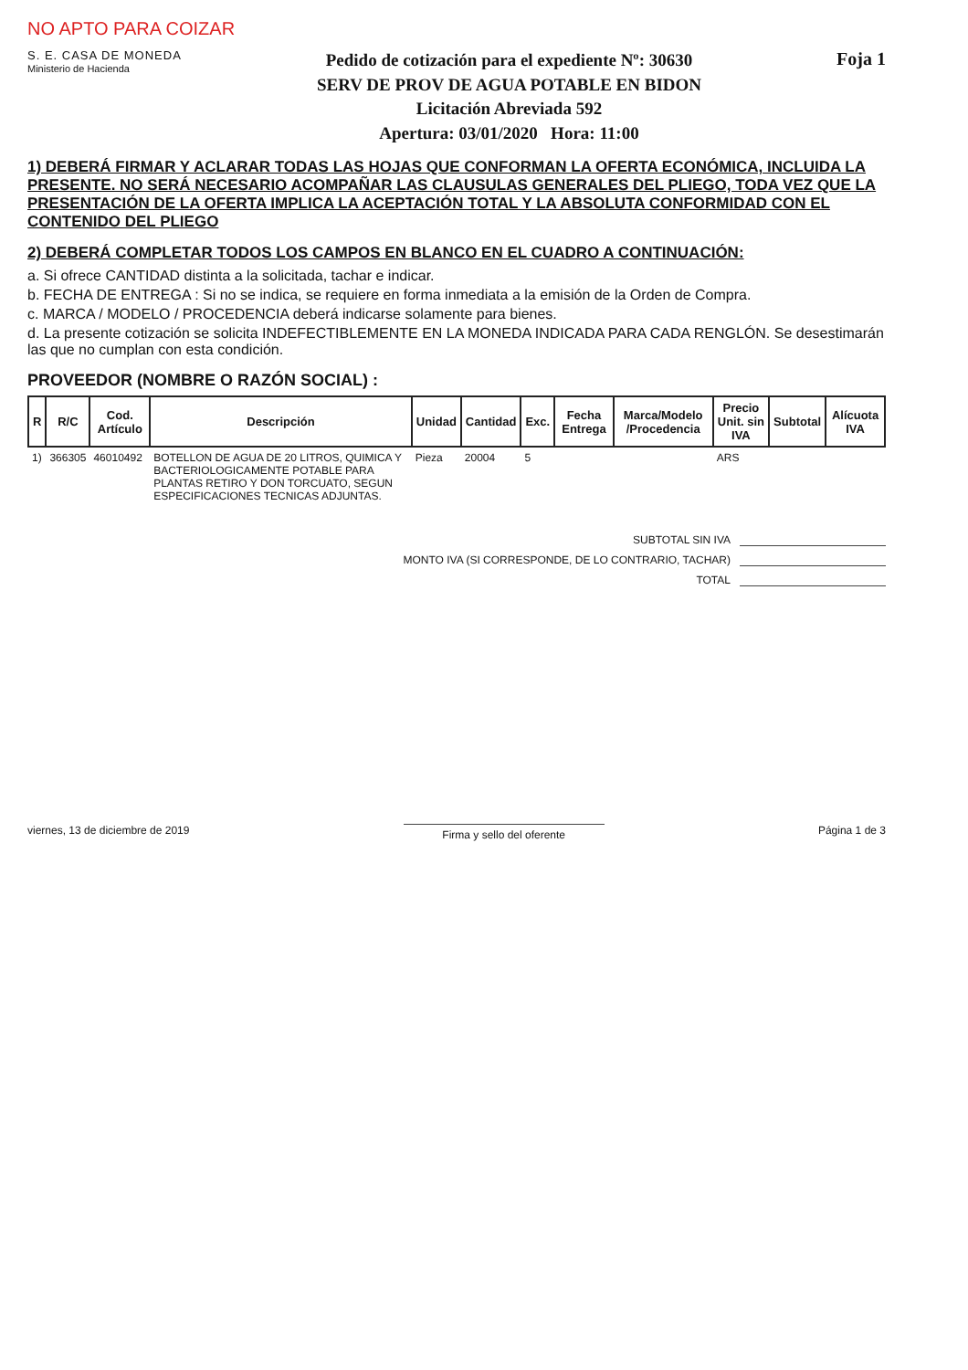NO APTO PARA COIZAR
S. E. CASA DE MONEDA
Ministerio de Hacienda
Pedido de cotización para el expediente Nº: 30630
SERV DE PROV DE AGUA POTABLE EN BIDON
Licitación Abreviada 592
Apertura: 03/01/2020 Hora: 11:00
Foja 1
1) DEBERÁ FIRMAR Y ACLARAR TODAS LAS HOJAS QUE CONFORMAN LA OFERTA ECONÓMICA, INCLUIDA LA PRESENTE. NO SERÁ NECESARIO ACOMPAÑAR LAS CLAUSULAS GENERALES DEL PLIEGO, TODA VEZ QUE LA PRESENTACIÓN DE LA OFERTA IMPLICA LA ACEPTACIÓN TOTAL Y LA ABSOLUTA CONFORMIDAD CON EL CONTENIDO DEL PLIEGO
2) DEBERÁ COMPLETAR TODOS LOS CAMPOS EN BLANCO EN EL CUADRO A CONTINUACIÓN:
a. Si ofrece CANTIDAD distinta a la solicitada, tachar e indicar.
b. FECHA DE ENTREGA : Si no se indica, se requiere en forma inmediata a la emisión de la Orden de Compra.
c. MARCA / MODELO / PROCEDENCIA deberá indicarse solamente para bienes.
d. La presente cotización se solicita INDEFECTIBLEMENTE EN LA MONEDA INDICADA PARA CADA RENGLÓN. Se desestimarán las que no cumplan con esta condición.
PROVEEDOR (NOMBRE O RAZÓN SOCIAL) :
| R | R/C | Cod. Artículo | Descripción | Unidad | Cantidad | Exc. | Fecha Entrega | Marca/Modelo /Procedencia | Precio Unit. sin IVA | Subtotal | Alícuota IVA |
| --- | --- | --- | --- | --- | --- | --- | --- | --- | --- | --- | --- |
| 1) | 366305 | 46010492 | BOTELLON DE AGUA DE 20 LITROS, QUIMICA Y BACTERIOLOGICAMENTE POTABLE PARA PLANTAS RETIRO Y DON TORCUATO, SEGUN ESPECIFICACIONES TECNICAS ADJUNTAS. | Pieza | 20004 | 5 | | | ARS | | |
SUBTOTAL SIN IVA
MONTO IVA (SI CORRESPONDE, DE LO CONTRARIO, TACHAR)
TOTAL
viernes, 13 de diciembre de 2019 Firma y sello del oferente Página 1 de 3